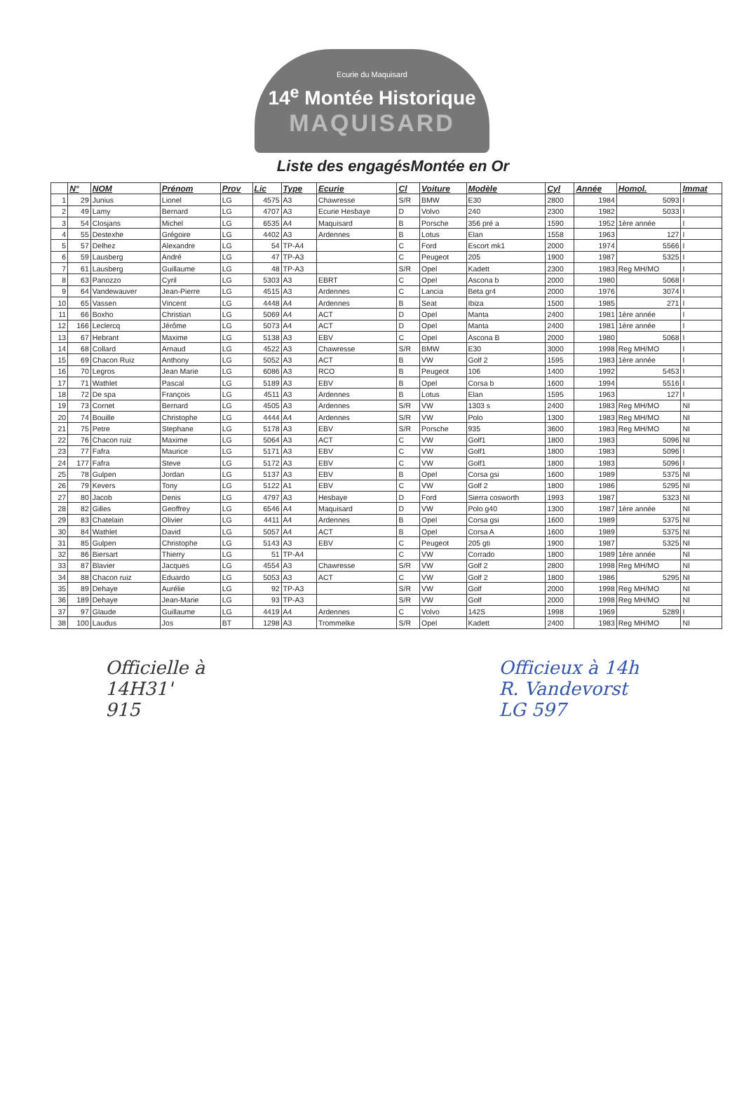Ecurie du Maquisard
14<sup>e</sup> Montée Historique
MAQUISARD
Liste des engagésMontée en Or
| | N° | NOM | Prénom | Prov | Lic | Type | Ecurie | Cl | Voiture | Modèle | Cyl | Année | Homol. | Immat |
| --- | --- | --- | --- | --- | --- | --- | --- | --- | --- | --- | --- | --- | --- | --- |
| 1 | 29 | Junius | Lionel | LG | 4575 | A3 | Chawresse | S/R | BMW | E30 | 2800 | 1984 | 5093 | I |
| 2 | 49 | Lamy | Bernard | LG | 4707 | A3 | Ecurie Hesbaye | D | Volvo | 240 | 2300 | 1982 | 5033 | I |
| 3 | 54 | Closjans | Michel | LG | 6535 | A4 | Maquisard | B | Porsche | 356 pré a | 1590 | 1952 | 1ère année | I |
| 4 | 55 | Destexhe | Grégoire | LG | 4402 | A3 | Ardennes | B | Lotus | Elan | 1558 | 1963 | 127 | I |
| 5 | 57 | Delhez | Alexandre | LG | 54 | TP-A4 | | C | Ford | Escort mk1 | 2000 | 1974 | 5566 | I |
| 6 | 59 | Lausberg | André | LG | 47 | TP-A3 | | C | Peugeot | 205 | 1900 | 1987 | 5325 | I |
| 7 | 61 | Lausberg | Guillaume | LG | 48 | TP-A3 | | S/R | Opel | Kadett | 2300 | 1983 | Reg MH/MO | I |
| 8 | 63 | Panozzo | Cyril | LG | 5303 | A3 | EBRT | C | Opel | Ascona b | 2000 | 1980 | 5068 | I |
| 9 | 64 | Vandewauver | Jean-Pierre | LG | 4515 | A3 | Ardennes | C | Lancia | Beta gr4 | 2000 | 1976 | 3074 | I |
| 10 | 65 | Vassen | Vincent | LG | 4448 | A4 | Ardennes | B | Seat | Ibiza | 1500 | 1985 | 271 | I |
| 11 | 66 | Boxho | Christian | LG | 5069 | A4 | ACT | D | Opel | Manta | 2400 | 1981 | 1ère année | I |
| 12 | 166 | Leclercq | Jérôme | LG | 5073 | A4 | ACT | D | Opel | Manta | 2400 | 1981 | 1ère année | I |
| 13 | 67 | Hebrant | Maxime | LG | 5138 | A3 | EBV | C | Opel | Ascona B | 2000 | 1980 | 5068 | I |
| 14 | 68 | Collard | Arnaud | LG | 4522 | A3 | Chawresse | S/R | BMW | E30 | 3000 | 1998 | Reg MH/MO | I |
| 15 | 69 | Chacon Ruiz | Anthony | LG | 5052 | A3 | ACT | B | VW | Golf 2 | 1595 | 1983 | 1ère année | I |
| 16 | 70 | Legros | Jean Marie | LG | 6086 | A3 | RCO | B | Peugeot | 106 | 1400 | 1992 | 5453 | I |
| 17 | 71 | Wathlet | Pascal | LG | 5189 | A3 | EBV | B | Opel | Corsa b | 1600 | 1994 | 5516 | I |
| 18 | 72 | De spa | François | LG | 4511 | A3 | Ardennes | B | Lotus | Elan | 1595 | 1963 | 127 | I |
| 19 | 73 | Cornet | Bernard | LG | 4505 | A3 | Ardennes | S/R | VW | 1303 s | 2400 | 1983 | Reg MH/MO | NI |
| 20 | 74 | Bouille | Christophe | LG | 4444 | A4 | Ardennes | S/R | VW | Polo | 1300 | 1983 | Reg MH/MO | NI |
| 21 | 75 | Petre | Stephane | LG | 5178 | A3 | EBV | S/R | Porsche | 935 | 3600 | 1983 | Reg MH/MO | NI |
| 22 | 76 | Chacon ruiz | Maxime | LG | 5064 | A3 | ACT | C | VW | Golf1 | 1800 | 1983 | 5096 | NI |
| 23 | 77 | Fafra | Maurice | LG | 5171 | A3 | EBV | C | VW | Golf1 | 1800 | 1983 | 5096 | I |
| 24 | 177 | Fafra | Steve | LG | 5172 | A3 | EBV | C | VW | Golf1 | 1800 | 1983 | 5096 | I |
| 25 | 78 | Gulpen | Jordan | LG | 5137 | A3 | EBV | B | Opel | Corsa gsi | 1600 | 1989 | 5375 | NI |
| 26 | 79 | Kevers | Tony | LG | 5122 | A1 | EBV | C | VW | Golf 2 | 1800 | 1986 | 5295 | NI |
| 27 | 80 | Jacob | Denis | LG | 4797 | A3 | Hesbaye | D | Ford | Sierra cosworth | 1993 | 1987 | 5323 | NI |
| 28 | 82 | Gilles | Geoffrey | LG | 6546 | A4 | Maquisard | D | VW | Polo g40 | 1300 | 1987 | 1ère année | NI |
| 29 | 83 | Chatelain | Olivier | LG | 4411 | A4 | Ardennes | B | Opel | Corsa gsi | 1600 | 1989 | 5375 | NI |
| 30 | 84 | Wathlet | David | LG | 5057 | A4 | ACT | B | Opel | Corsa A | 1600 | 1989 | 5375 | NI |
| 31 | 85 | Gulpen | Christophe | LG | 5143 | A3 | EBV | C | Peugeot | 205 gti | 1900 | 1987 | 5325 | NI |
| 32 | 86 | Biersart | Thierry | LG | 51 | TP-A4 | | C | VW | Corrado | 1800 | 1989 | 1ère année | NI |
| 33 | 87 | Blavier | Jacques | LG | 4554 | A3 | Chawresse | S/R | VW | Golf 2 | 2800 | 1998 | Reg MH/MO | NI |
| 34 | 88 | Chacon ruiz | Eduardo | LG | 5053 | A3 | ACT | C | VW | Golf 2 | 1800 | 1986 | 5295 | NI |
| 35 | 89 | Dehaye | Aurélie | LG | 92 | TP-A3 | | S/R | VW | Golf | 2000 | 1998 | Reg MH/MO | NI |
| 36 | 189 | Dehaye | Jean-Marie | LG | 93 | TP-A3 | | S/R | VW | Golf | 2000 | 1998 | Reg MH/MO | NI |
| 37 | 97 | Glaude | Guillaume | LG | 4419 | A4 | Ardennes | C | Volvo | 142S | 1998 | 1969 | 5289 | I |
| 38 | 100 | Laudus | Jos | BT | 1298 | A3 | Trommelke | S/R | Opel | Kadett | 2400 | 1983 | Reg MH/MO | NI |
Officielle à
14H31'
915
Officieux à 14h
R. Vandevorst
LG 597